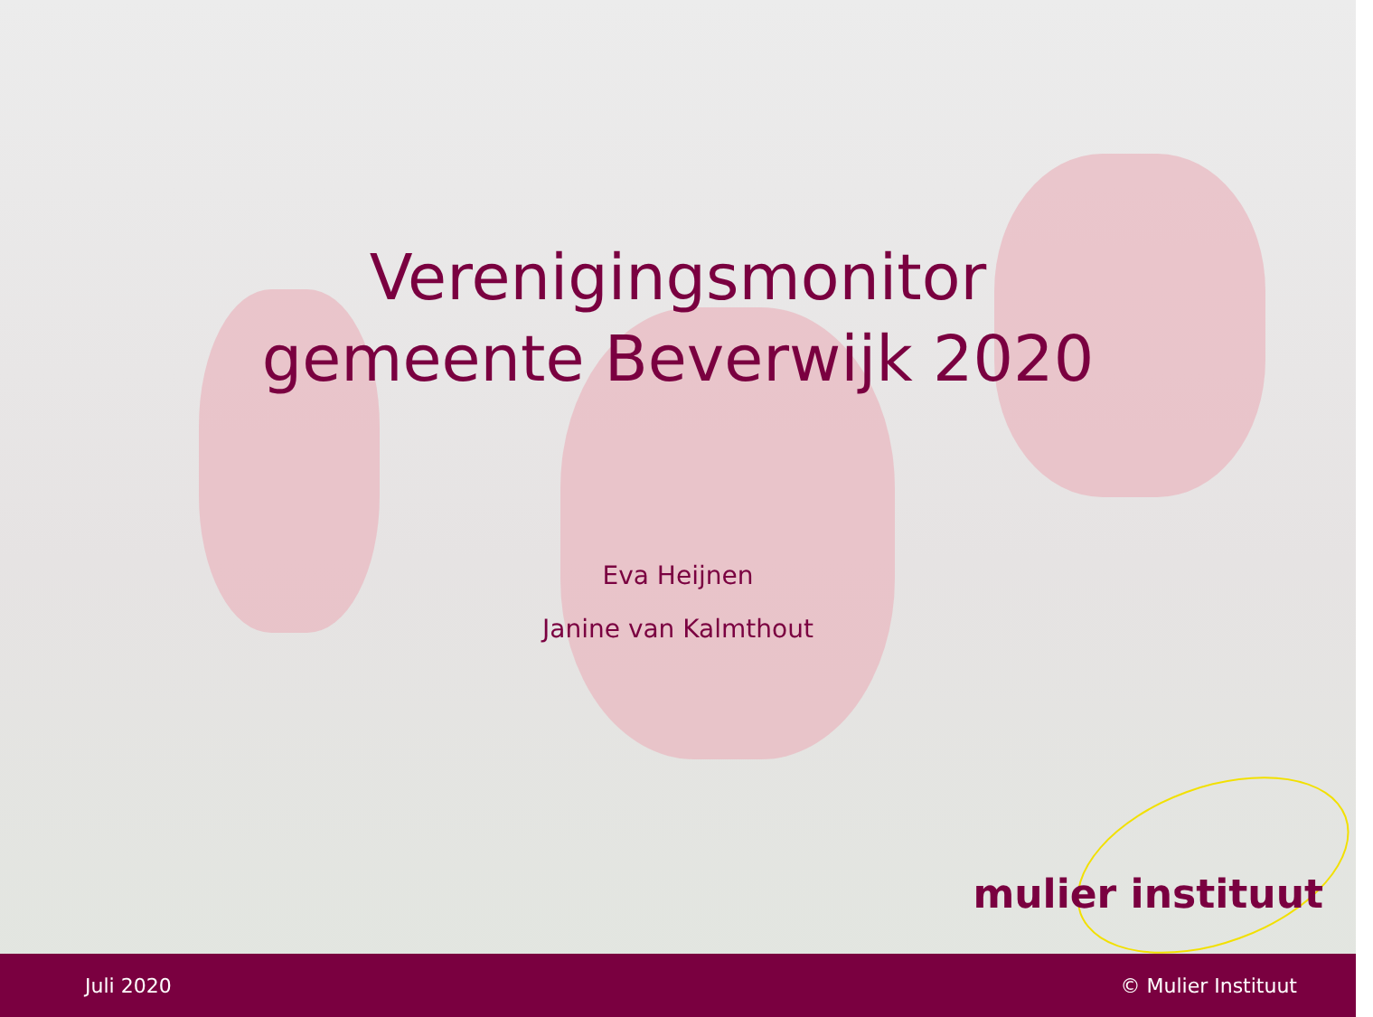Verenigingsmonitor
gemeente Beverwijk 2020
Eva Heijnen
Janine van Kalmthout
mulier instituut
Juli 2020 © Mulier Instituut